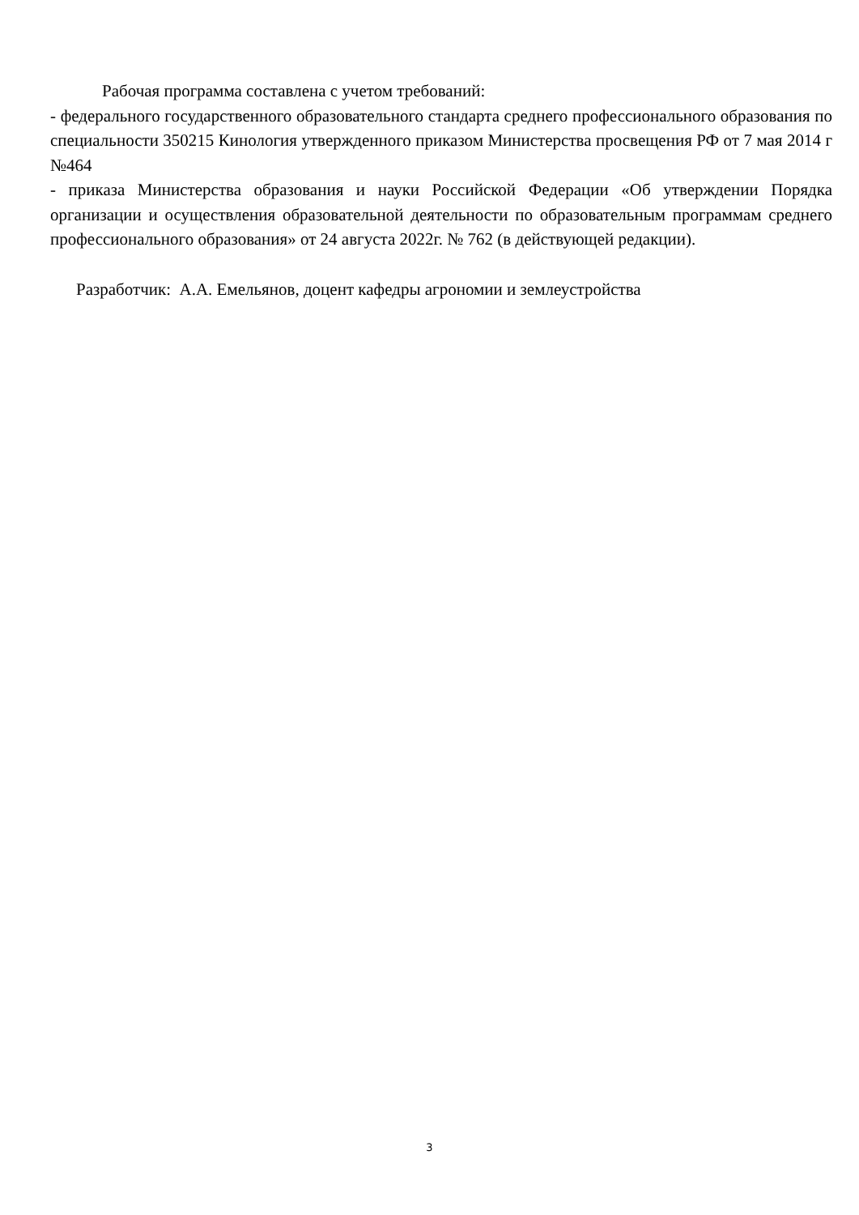Рабочая программа составлена с учетом требований:
- федерального государственного образовательного стандарта среднего профессионального образования по специальности 350215 Кинология утвержденного приказом Министерства просвещения РФ от 7 мая 2014 г №464
- приказа Министерства образования и науки Российской Федерации «Об утверждении Порядка организации и осуществления образовательной деятельности по образовательным программам среднего профессионального образования» от 24 августа 2022г. № 762 (в действующей редакции).
Разработчик: А.А. Емельянов, доцент кафедры агрономии и землеустройства
3